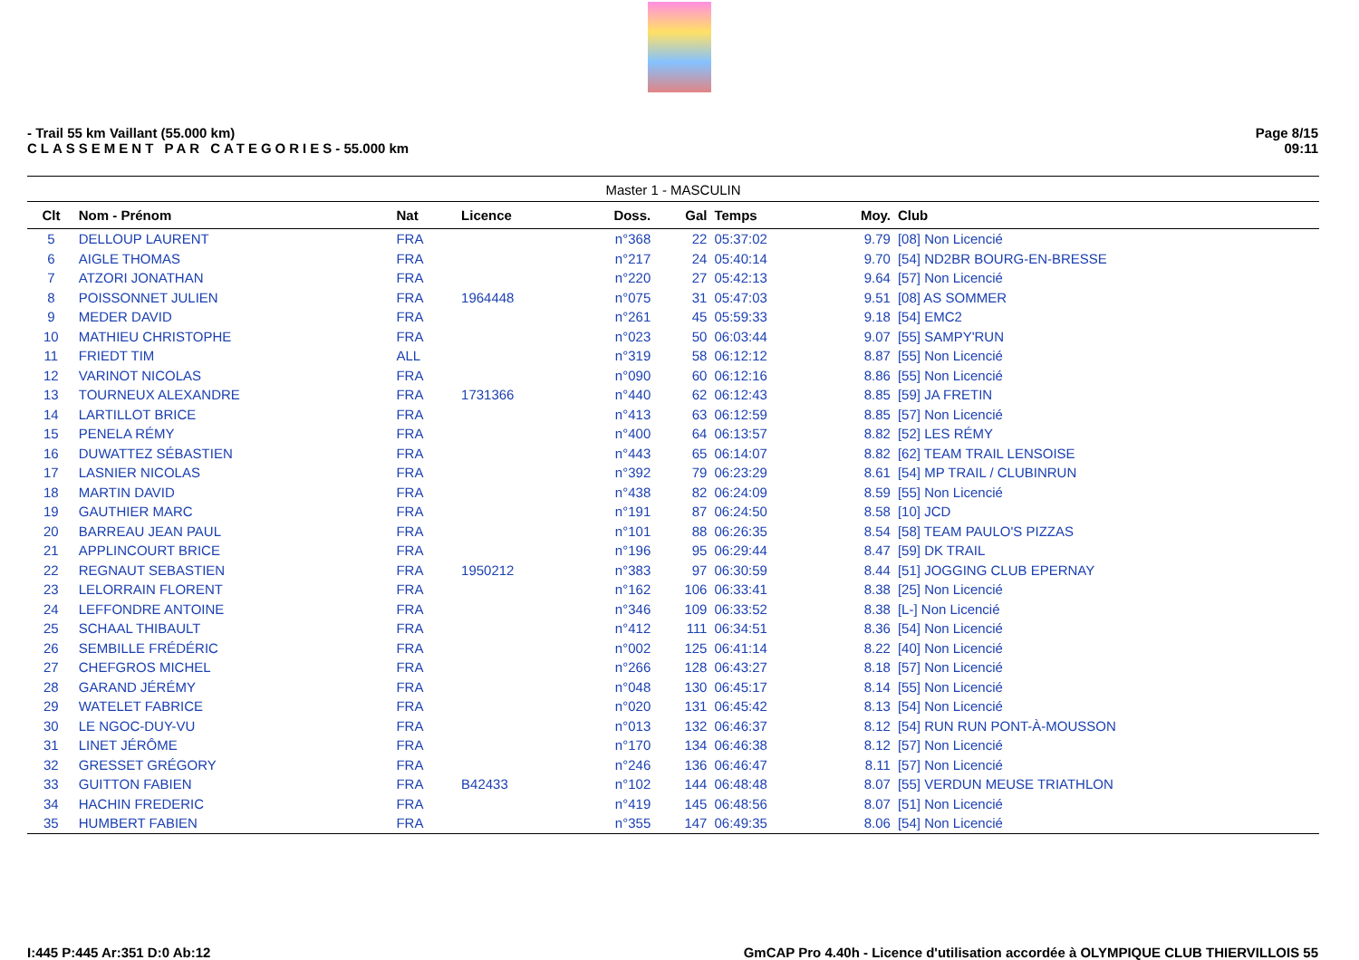- Trail 55 km Vaillant (55.000 km)
CLASSEMENT PAR CATEGORIES- 55.000 km
Page 8/15
09:11
Master 1 - MASCULIN
| Clt | Nom - Prénom | Nat | Licence | Doss. | Gal | Temps | Moy. | Club |
| --- | --- | --- | --- | --- | --- | --- | --- | --- |
| 5 | DELLOUP LAURENT | FRA | | n°368 | 22 | 05:37:02 | 9.79 | [08] Non Licencié |
| 6 | AIGLE THOMAS | FRA | | n°217 | 24 | 05:40:14 | 9.70 | [54] ND2BR BOURG-EN-BRESSE |
| 7 | ATZORI JONATHAN | FRA | | n°220 | 27 | 05:42:13 | 9.64 | [57] Non Licencié |
| 8 | POISSONNET JULIEN | FRA | 1964448 | n°075 | 31 | 05:47:03 | 9.51 | [08] AS SOMMER |
| 9 | MEDER DAVID | FRA | | n°261 | 45 | 05:59:33 | 9.18 | [54] EMC2 |
| 10 | MATHIEU CHRISTOPHE | FRA | | n°023 | 50 | 06:03:44 | 9.07 | [55] SAMPY'RUN |
| 11 | FRIEDT TIM | ALL | | n°319 | 58 | 06:12:12 | 8.87 | [55] Non Licencié |
| 12 | VARINOT NICOLAS | FRA | | n°090 | 60 | 06:12:16 | 8.86 | [55] Non Licencié |
| 13 | TOURNEUX ALEXANDRE | FRA | 1731366 | n°440 | 62 | 06:12:43 | 8.85 | [59] JA FRETIN |
| 14 | LARTILLOT BRICE | FRA | | n°413 | 63 | 06:12:59 | 8.85 | [57] Non Licencié |
| 15 | PENELA RÉMY | FRA | | n°400 | 64 | 06:13:57 | 8.82 | [52] LES RÉMY |
| 16 | DUWATTEZ SÉBASTIEN | FRA | | n°443 | 65 | 06:14:07 | 8.82 | [62] TEAM TRAIL LENSOISE |
| 17 | LASNIER NICOLAS | FRA | | n°392 | 79 | 06:23:29 | 8.61 | [54] MP TRAIL / CLUBINRUN |
| 18 | MARTIN DAVID | FRA | | n°438 | 82 | 06:24:09 | 8.59 | [55] Non Licencié |
| 19 | GAUTHIER MARC | FRA | | n°191 | 87 | 06:24:50 | 8.58 | [10] JCD |
| 20 | BARREAU JEAN PAUL | FRA | | n°101 | 88 | 06:26:35 | 8.54 | [58] TEAM PAULO'S PIZZAS |
| 21 | APPLINCOURT BRICE | FRA | | n°196 | 95 | 06:29:44 | 8.47 | [59] DK TRAIL |
| 22 | REGNAUT SEBASTIEN | FRA | 1950212 | n°383 | 97 | 06:30:59 | 8.44 | [51] JOGGING CLUB EPERNAY |
| 23 | LELORRAIN FLORENT | FRA | | n°162 | 106 | 06:33:41 | 8.38 | [25] Non Licencié |
| 24 | LEFFONDRE ANTOINE | FRA | | n°346 | 109 | 06:33:52 | 8.38 | [L-] Non Licencié |
| 25 | SCHAAL THIBAULT | FRA | | n°412 | 111 | 06:34:51 | 8.36 | [54] Non Licencié |
| 26 | SEMBILLE FRÉDÉRIC | FRA | | n°002 | 125 | 06:41:14 | 8.22 | [40] Non Licencié |
| 27 | CHEFGROS MICHEL | FRA | | n°266 | 128 | 06:43:27 | 8.18 | [57] Non Licencié |
| 28 | GARAND JÉRÉMY | FRA | | n°048 | 130 | 06:45:17 | 8.14 | [55] Non Licencié |
| 29 | WATELET FABRICE | FRA | | n°020 | 131 | 06:45:42 | 8.13 | [54] Non Licencié |
| 30 | LE NGOC-DUY-VU | FRA | | n°013 | 132 | 06:46:37 | 8.12 | [54] RUN RUN PONT-À-MOUSSON |
| 31 | LINET JÉRÔME | FRA | | n°170 | 134 | 06:46:38 | 8.12 | [57] Non Licencié |
| 32 | GRESSET GRÉGORY | FRA | | n°246 | 136 | 06:46:47 | 8.11 | [57] Non Licencié |
| 33 | GUITTON FABIEN | FRA | B42433 | n°102 | 144 | 06:48:48 | 8.07 | [55] VERDUN MEUSE TRIATHLON |
| 34 | HACHIN FREDERIC | FRA | | n°419 | 145 | 06:48:56 | 8.07 | [51] Non Licencié |
| 35 | HUMBERT FABIEN | FRA | | n°355 | 147 | 06:49:35 | 8.06 | [54] Non Licencié |
I:445 P:445 Ar:351 D:0 Ab:12 GmCAP Pro 4.40h - Licence d'utilisation accordée à OLYMPIQUE CLUB THIERVILLOIS 55